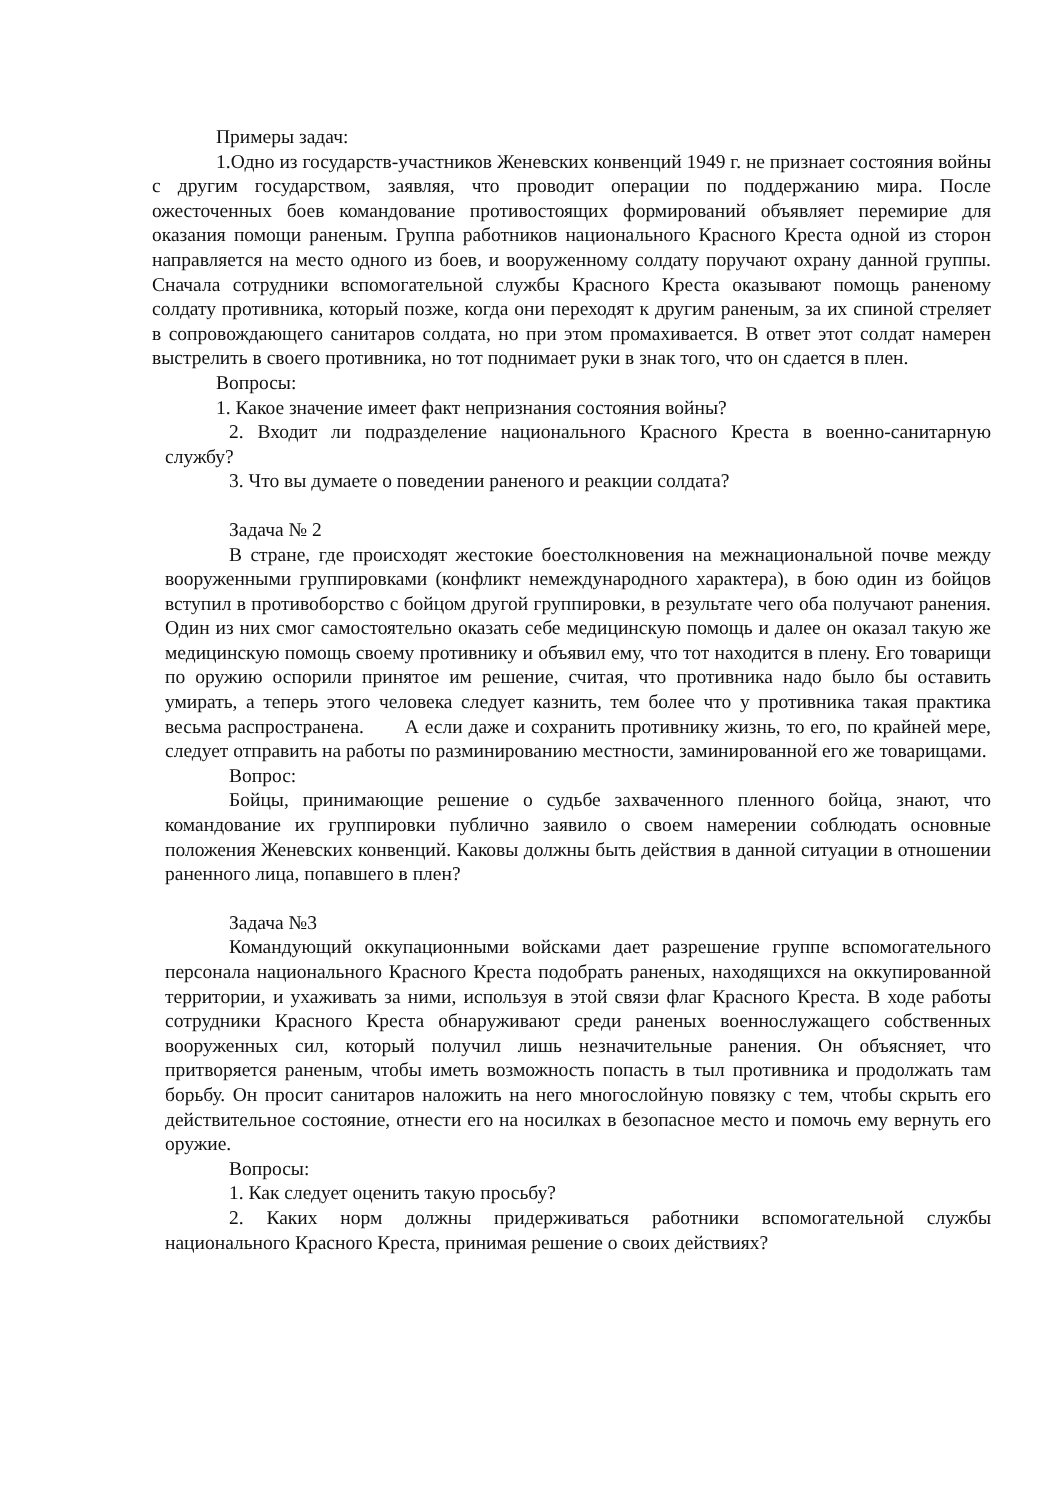Примеры задач:
1.Одно из государств-участников Женевских конвенций 1949 г. не признает состояния войны с другим государством, заявляя, что проводит операции по поддержанию мира. После ожесточенных боев командование противостоящих формирований объявляет перемирие для оказания помощи раненым. Группа работников национального Красного Креста одной из сторон направляется на место одного из боев, и вооруженному солдату поручают охрану данной группы. Сначала сотрудники вспомогательной службы Красного Креста оказывают помощь раненому солдату противника, который позже, когда они переходят к другим раненым, за их спиной стреляет в сопровождающего санитаров солдата, но при этом промахивается. В ответ этот солдат намерен выстрелить в своего противника, но тот поднимает руки в знак того, что он сдается в плен.
Вопросы:
1. Какое значение имеет факт непризнания состояния войны?
2. Входит ли подразделение национального Красного Креста в военно-санитарную службу?
3. Что вы думаете о поведении раненого и реакции солдата?
Задача № 2
В стране, где происходят жестокие боестолкновения на межнациональной почве между вооруженными группировками (конфликт немеждународного характера), в бою один из бойцов вступил в противоборство с бойцом другой группировки, в результате чего оба получают ранения. Один из них смог самостоятельно оказать себе медицинскую помощь и далее он оказал такую же медицинскую помощь своему противнику и объявил ему, что тот находится в плену. Его товарищи по оружию оспорили принятое им решение, считая, что противника надо было бы оставить умирать, а теперь этого человека следует казнить, тем более что у противника такая практика весьма распространена. А если даже и сохранить противнику жизнь, то его, по крайней мере, следует отправить на работы по разминированию местности, заминированной его же товарищами.
Вопрос:
Бойцы, принимающие решение о судьбе захваченного пленного бойца, знают, что командование их группировки публично заявило о своем намерении соблюдать основные положения Женевских конвенций. Каковы должны быть действия в данной ситуации в отношении раненного лица, попавшего в плен?
Задача №3
Командующий оккупационными войсками дает разрешение группе вспомогательного персонала национального Красного Креста подобрать раненых, находящихся на оккупированной территории, и ухаживать за ними, используя в этой связи флаг Красного Креста. В ходе работы сотрудники Красного Креста обнаруживают среди раненых военнослужащего собственных вооруженных сил, который получил лишь незначительные ранения. Он объясняет, что притворяется раненым, чтобы иметь возможность попасть в тыл противника и продолжать там борьбу. Он просит санитаров наложить на него многослойную повязку с тем, чтобы скрыть его действительное состояние, отнести его на носилках в безопасное место и помочь ему вернуть его оружие.
Вопросы:
1. Как следует оценить такую просьбу?
2. Каких норм должны придерживаться работники вспомогательной службы национального Красного Креста, принимая решение о своих действиях?